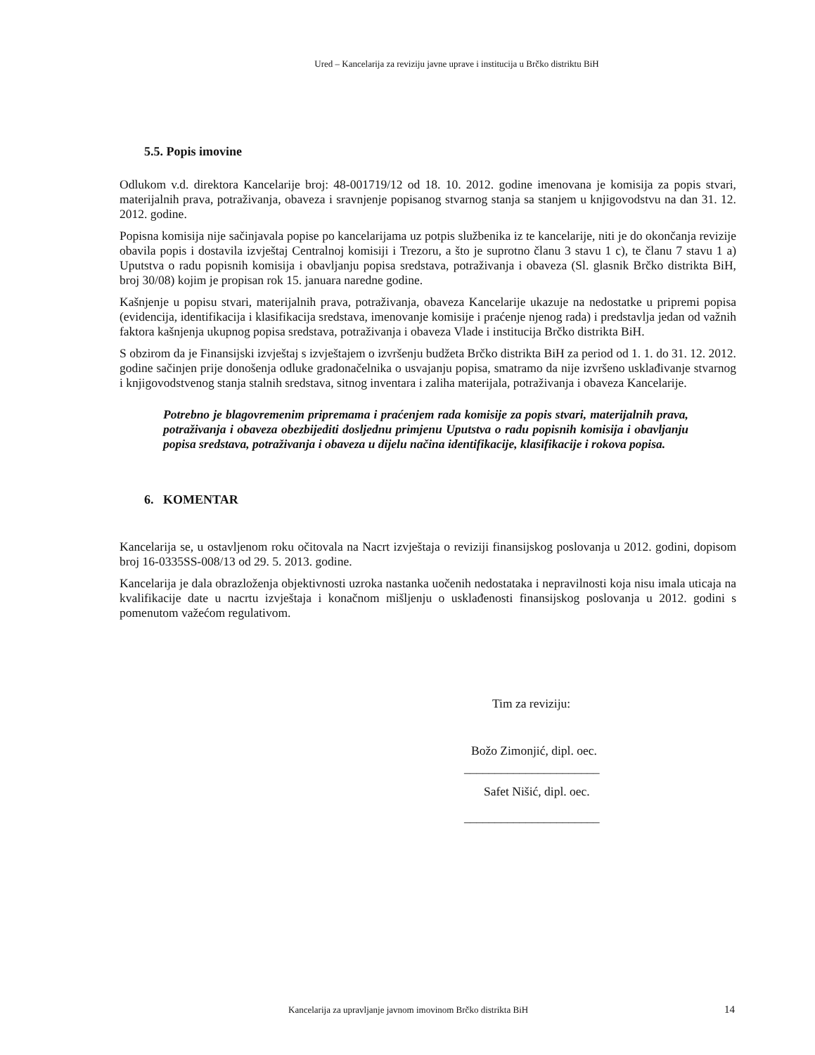Ured – Kancelarija za reviziju javne uprave i institucija u Brčko distriktu BiH
5.5. Popis imovine
Odlukom v.d. direktora Kancelarije broj: 48-001719/12 od 18. 10. 2012. godine imenovana je komisija za popis stvari, materijalnih prava, potraživanja, obaveza i sravnjenje popisanog stvarnog stanja sa stanjem u knjigovodstvu na dan 31. 12. 2012. godine.
Popisna komisija nije sačinjavala popise po kancelarijama uz potpis službenika iz te kancelarije, niti je do okončanja revizije obavila popis i dostavila izvještaj Centralnoj komisiji i Trezoru, a što je suprotno članu 3 stavu 1 c), te članu 7 stavu 1 a) Uputstva o radu popisnih komisija i obavljanju popisa sredstava, potraživanja i obaveza (Sl. glasnik Brčko distrikta BiH, broj 30/08) kojim je propisan rok 15. januara naredne godine.
Kašnjenje u popisu stvari, materijalnih prava, potraživanja, obaveza Kancelarije ukazuje na nedostatke u pripremi popisa (evidencija, identifikacija i klasifikacija sredstava, imenovanje komisije i praćenje njenog rada) i predstavlja jedan od važnih faktora kašnjenja ukupnog popisa sredstava, potraživanja i obaveza Vlade i institucija Brčko distrikta BiH.
S obzirom da je Finansijski izvještaj s izvještajem o izvršenju budžeta Brčko distrikta BiH za period od 1. 1. do 31. 12. 2012. godine sačinjen prije donošenja odluke gradonačelnika o usvajanju popisa, smatramo da nije izvršeno usklađivanje stvarnog i knjigovodstvenog stanja stalnih sredstava, sitnog inventara i zaliha materijala, potraživanja i obaveza Kancelarije.
Potrebno je blagovremenim pripremama i praćenjem rada komisije za popis stvari, materijalnih prava, potraživanja i obaveza obezbijediti dosljednu primjenu Uputstva o radu popisnih komisija i obavljanju popisa sredstava, potraživanja i obaveza u dijelu načina identifikacije, klasifikacije i rokova popisa.
6. KOMENTAR
Kancelarija se, u ostavljenom roku očitovala na Nacrt izvještaja o reviziji finansijskog poslovanja u 2012. godini, dopisom broj 16-0335SS-008/13 od 29. 5. 2013. godine.
Kancelarija je dala obrazloženja objektivnosti uzroka nastanka uočenih nedostataka i nepravilnosti koja nisu imala uticaja na kvalifikacije date u nacrtu izvještaja i konačnom mišljenju o usklađenosti finansijskog poslovanja u 2012. godini s pomenutom važećom regulativom.
Tim za reviziju:
Božo Zimonjić, dipl. oec.
______________________
Safet Nišić, dipl. oec.
______________________
Kancelarija za upravljanje javnom imovinom Brčko distrikta BiH 14